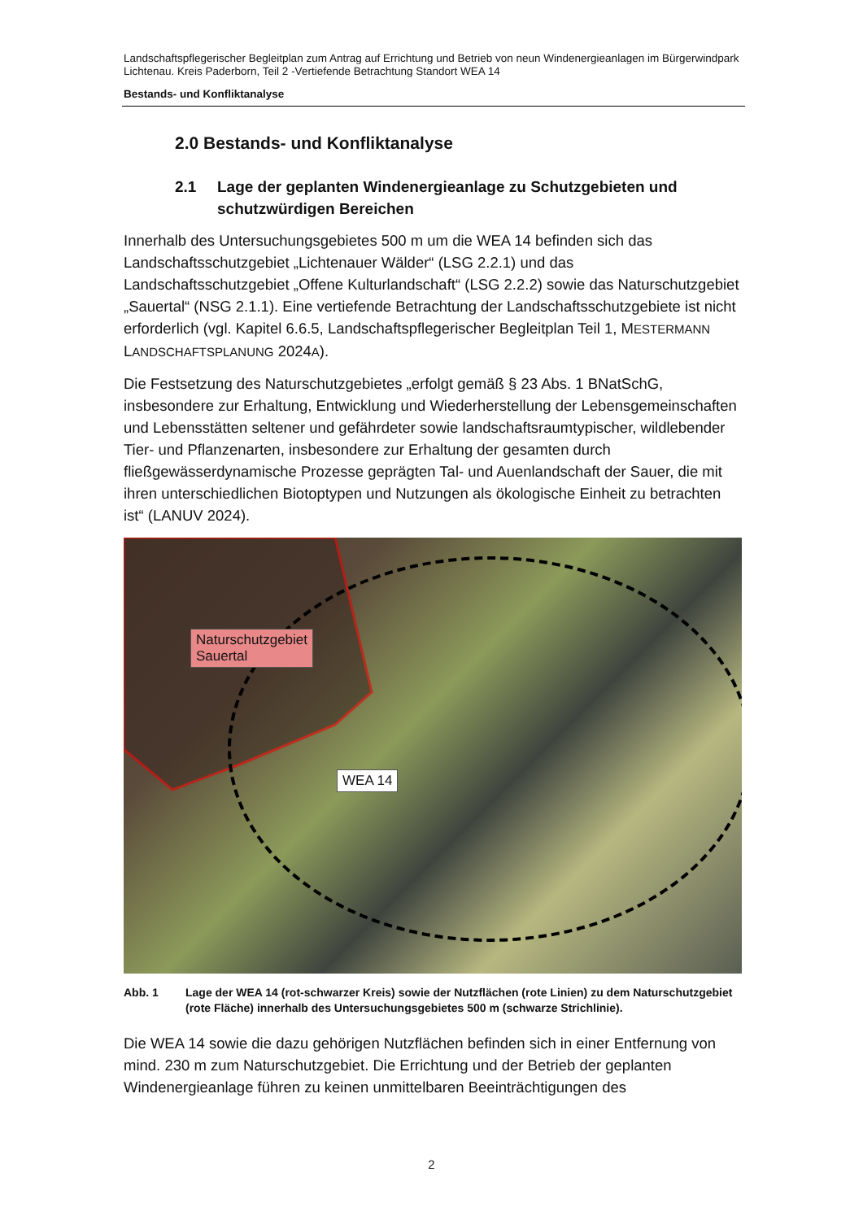Landschaftspflegerischer Begleitplan zum Antrag auf Errichtung und Betrieb von neun Windenergieanlagen im Bürgerwindpark Lichtenau. Kreis Paderborn, Teil 2 -Vertiefende Betrachtung Standort WEA 14
Bestands- und Konfliktanalyse
2.0 Bestands- und Konfliktanalyse
2.1 Lage der geplanten Windenergieanlage zu Schutzgebieten und schutzwürdigen Bereichen
Innerhalb des Untersuchungsgebietes 500 m um die WEA 14 befinden sich das Landschaftsschutzgebiet „Lichtenauer Wälder“ (LSG 2.2.1) und das Landschaftsschutzgebiet „Offene Kulturlandschaft“ (LSG 2.2.2) sowie das Naturschutzgebiet „Sauertal“ (NSG 2.1.1). Eine vertiefende Betrachtung der Landschaftsschutzgebiete ist nicht erforderlich (vgl. Kapitel 6.6.5, Landschaftspflegerischer Begleitplan Teil 1, MESTERMANN LANDSCHAFTSPLANUNG 2024A).
Die Festsetzung des Naturschutzgebietes „erfolgt gemäß § 23 Abs. 1 BNatSchG, insbesondere zur Erhaltung, Entwicklung und Wiederherstellung der Lebensgemeinschaften und Lebensstätten seltener und gefährdeter sowie landschaftsraumtypischer, wildlebender Tier- und Pflanzenarten, insbesondere zur Erhaltung der gesamten durch fließgewässerdynamische Prozesse geprägten Tal- und Auenlandschaft der Sauer, die mit ihren unterschiedlichen Biotoptypen und Nutzungen als ökologische Einheit zu betrachten ist“ (LANUV 2024).
Naturschutzgebiet
Sauertal
WEA 14
Abb. 1 Lage der WEA 14 (rot-schwarzer Kreis) sowie der Nutzflächen (rote Linien) zu dem Naturschutzgebiet (rote Fläche) innerhalb des Untersuchungsgebietes 500 m (schwarze Strichlinie).
Die WEA 14 sowie die dazu gehörigen Nutzflächen befinden sich in einer Entfernung von mind. 230 m zum Naturschutzgebiet. Die Errichtung und der Betrieb der geplanten Windenergieanlage führen zu keinen unmittelbaren Beeinträchtigungen des
2